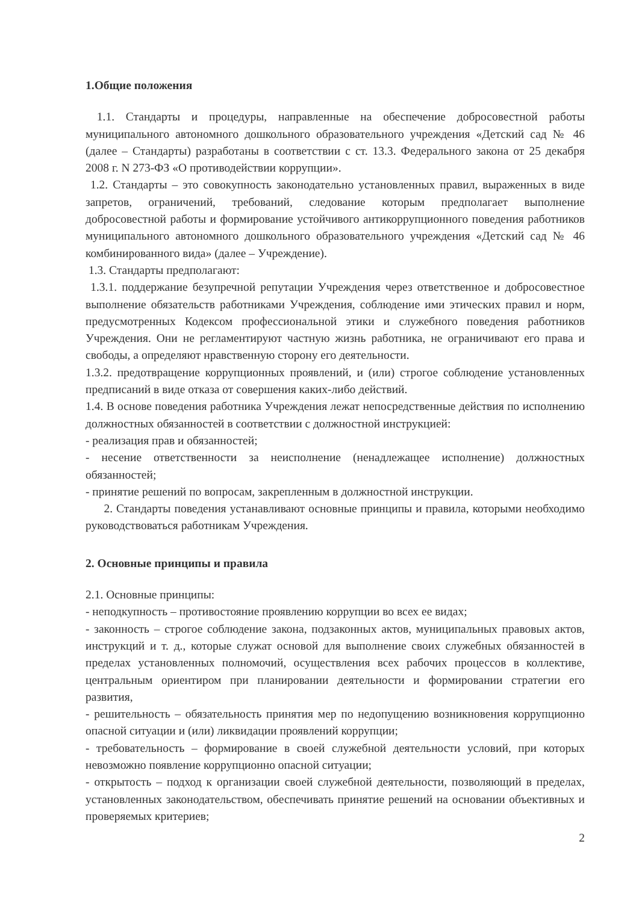1.Общие положения
1.1. Стандарты и процедуры, направленные на обеспечение добросовестной работы муниципального автономного дошкольного образовательного учреждения «Детский сад № 46 (далее – Стандарты) разработаны в соответствии с ст. 13.3. Федерального закона от 25 декабря 2008 г. N 273-ФЗ «О противодействии коррупции».
1.2. Стандарты – это совокупность законодательно установленных правил, выраженных в виде запретов, ограничений, требований, следование которым предполагает выполнение добросовестной работы и формирование устойчивого антикоррупционного поведения работников муниципального автономного дошкольного образовательного учреждения «Детский сад № 46 комбинированного вида» (далее – Учреждение).
1.3. Стандарты предполагают:
1.3.1. поддержание безупречной репутации Учреждения через ответственное и добросовестное выполнение обязательств работниками Учреждения, соблюдение ими этических правил и норм, предусмотренных Кодексом профессиональной этики и служебного поведения работников Учреждения. Они не регламентируют частную жизнь работника, не ограничивают его права и свободы, а определяют нравственную сторону его деятельности.
1.3.2. предотвращение коррупционных проявлений, и (или) строгое соблюдение установленных предписаний в виде отказа от совершения каких-либо действий.
1.4. В основе поведения работника Учреждения лежат непосредственные действия по исполнению должностных обязанностей в соответствии с должностной инструкцией:
- реализация прав и обязанностей;
- несение ответственности за неисполнение (ненадлежащее исполнение) должностных обязанностей;
- принятие решений по вопросам, закрепленным в должностной инструкции.
2. Стандарты поведения устанавливают основные принципы и правила, которыми необходимо руководствоваться работникам Учреждения.
2. Основные принципы и правила
2.1. Основные принципы:
- неподкупность – противостояние проявлению коррупции во всех ее видах;
- законность – строгое соблюдение закона, подзаконных актов, муниципальных правовых актов, инструкций и т. д., которые служат основой для выполнение своих служебных обязанностей в пределах установленных полномочий, осуществления всех рабочих процессов в коллективе, центральным ориентиром при планировании деятельности и формировании стратегии его развития,
- решительность – обязательность принятия мер по недопущению возникновения коррупционно опасной ситуации и (или) ликвидации проявлений коррупции;
- требовательность – формирование в своей служебной деятельности условий, при которых невозможно появление коррупционно опасной ситуации;
- открытость – подход к организации своей служебной деятельности, позволяющий в пределах, установленных законодательством, обеспечивать принятие решений на основании объективных и проверяемых критериев;
2